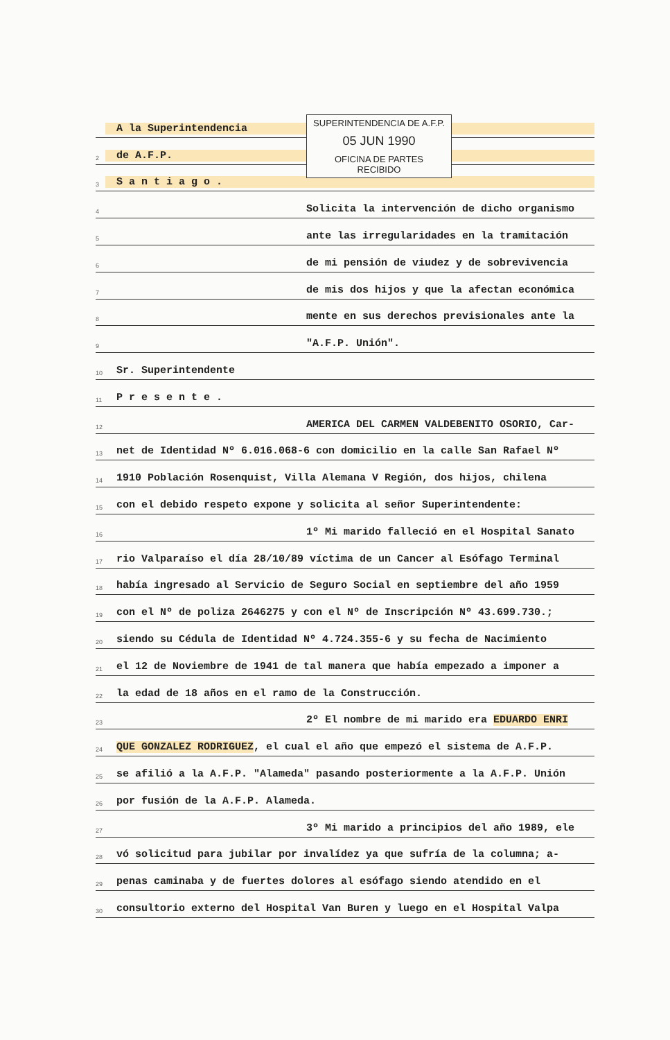SUPERINTENDENCIA DE A.F.P.
05 JUN 1990
OFICINA DE PARTES
RECIBIDO
A la Superintendencia
2 de A.F.P.
3 S a n t i a g o .
4 Solicita la intervención de dicho organismo
5 ante las irregularidades en la tramitación
6 de mi pensión de viudez y de sobrevivencia
7 de mis dos hijos y que la afectan económica
8 mente en sus derechos previsionales ante la
9 "A.F.P. Unión".
10 Sr. Superintendente
11 P r e s e n t e .
12 AMERICA DEL CARMEN VALDEBENITO OSORIO, Car-
13 net de Identidad Nº 6.016.068-6 con domicilio en la calle San Rafael Nº
14 1910 Población Rosenquist, Villa Alemana V Región, dos hijos, chilena
15 con el debido respeto expone y solicita al señor Superintendente:
16 1º Mi marido falleció en el Hospital Sanato
17 rio Valparaíso el día 28/10/89 víctima de un Cancer al Esófago Terminal
18 había ingresado al Servicio de Seguro Social en septiembre del año 1959
19 con el Nº de poliza 2646275 y con el Nº de Inscripción Nº 43.699.730.;
20 siendo su Cédula de Identidad Nº 4.724.355-6 y su fecha de Nacimiento
21 el 12 de Noviembre de 1941 de tal manera que había empezado a imponer a
22 la edad de 18 años en el ramo de la Construcción.
23 2º El nombre de mi marido era EDUARDO ENRI
24 QUE GONZALEZ RODRIGUEZ, el cual el año que empezó el sistema de A.F.P.
25 se afilió a la A.F.P. "Alameda" pasando posteriormente a la A.F.P. Unión
26 por fusión de la A.F.P. Alameda.
27 3º Mi marido a principios del año 1989, ele
28 vó solicitud para jubilar por invalídez ya que sufría de la columna; a-
29 penas caminaba y de fuertes dolores al esófago siendo atendido en el
30 consultorio externo del Hospital Van Buren y luego en el Hospital Valpa